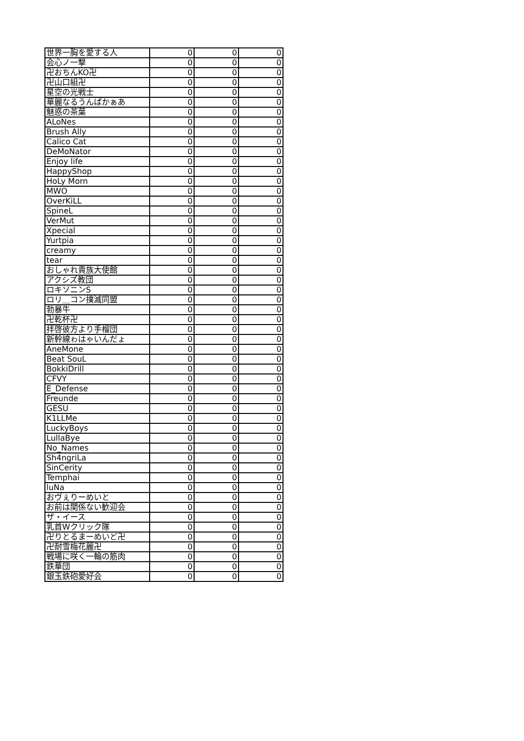| 世界一胸を愛する人 | 0 | 0 | 0 |
| 会心ノ一撃 | 0 | 0 | 0 |
| 卍おちんKO卍 | 0 | 0 | 0 |
| 卍山口組卍 | 0 | 0 | 0 |
| 星空の光戦士 | 0 | 0 | 0 |
| 華麗なるうんぱかぁあ | 0 | 0 | 0 |
| 魅惑の茶葉 | 0 | 0 | 0 |
| ALoNes | 0 | 0 | 0 |
| Brush Ally | 0 | 0 | 0 |
| Calico Cat | 0 | 0 | 0 |
| DeMoNator | 0 | 0 | 0 |
| Enjoy life | 0 | 0 | 0 |
| HappyShop | 0 | 0 | 0 |
| HoLy Morn | 0 | 0 | 0 |
| MWO | 0 | 0 | 0 |
| OverKiLL | 0 | 0 | 0 |
| SpineL | 0 | 0 | 0 |
| VerMut | 0 | 0 | 0 |
| Xpecial | 0 | 0 | 0 |
| Yurtpia | 0 | 0 | 0 |
| creamy | 0 | 0 | 0 |
| tear | 0 | 0 | 0 |
| おしゃれ貴族大使館 | 0 | 0 | 0 |
| アクシズ教団 | 0 | 0 | 0 |
| ロキソニンS | 0 | 0 | 0 |
| ロリ＿コン撲滅同盟 | 0 | 0 | 0 |
| 勃暴牛 | 0 | 0 | 0 |
| 卍乾杯卍 | 0 | 0 | 0 |
| 拝啓彼方より手榴団 | 0 | 0 | 0 |
| 新幹線ゎはゃいんだょ | 0 | 0 | 0 |
| AneMone | 0 | 0 | 0 |
| Beat SouL | 0 | 0 | 0 |
| BokkiDrill | 0 | 0 | 0 |
| CFVY | 0 | 0 | 0 |
| E_Defense | 0 | 0 | 0 |
| Freunde | 0 | 0 | 0 |
| GESU | 0 | 0 | 0 |
| K1LLMe | 0 | 0 | 0 |
| LuckyBoys | 0 | 0 | 0 |
| LullaBye | 0 | 0 | 0 |
| No_Names | 0 | 0 | 0 |
| Sh4ngriLa | 0 | 0 | 0 |
| SinCerity | 0 | 0 | 0 |
| Temphai | 0 | 0 | 0 |
| luNa | 0 | 0 | 0 |
| おヴぇりーめいと | 0 | 0 | 0 |
| お前は関係ない歓迎会 | 0 | 0 | 0 |
| ザ・イース | 0 | 0 | 0 |
| 乳首Wクリック隊 | 0 | 0 | 0 |
| 卍りとるまーめいど卍 | 0 | 0 | 0 |
| 卍耐雪梅花麗卍 | 0 | 0 | 0 |
| 戦場に咲く一輪の筋肉 | 0 | 0 | 0 |
| 鉄華団 | 0 | 0 | 0 |
| 銀玉鉄砲愛好会 | 0 | 0 | 0 |